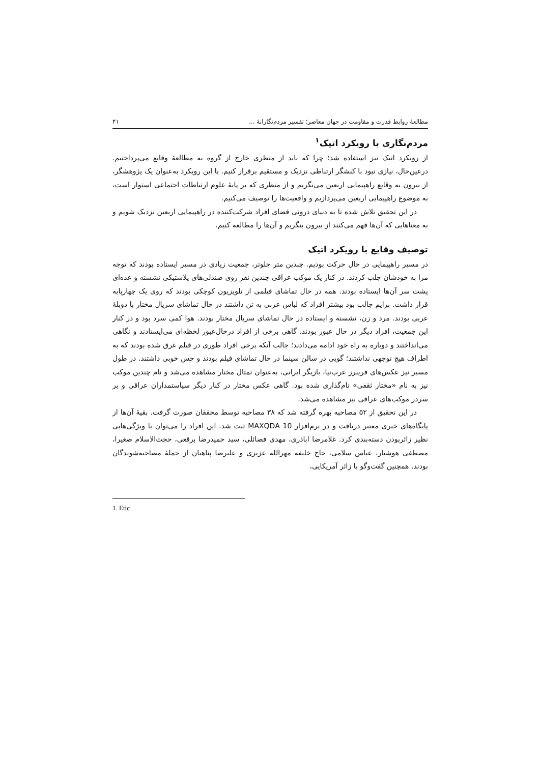مطالعهٔ روابط قدرت و مقاومت در جهان معاصر؛ تفسیر مردم‌نگارانهٔ ... ۴۱
مردم‌نگاری با رویکرد اتیک<sup>۱</sup>
از رویکرد اتیک نیز استفاده شد؛ چرا که باید از منظری خارج از گروه به مطالعهٔ وقایع می‌پرداختیم. درعین‌حال، نیازی نبود با کنشگر ارتباطی نزدیک و مستقیم برقرار کنیم. با این رویکرد به‌عنوان یک پژوهشگر، از بیرون به وقایع راهپیمایی اربعین می‌نگریم و از منظری که بر پایهٔ علوم ارتباطات اجتماعی استوار است، به موضوع راهپیمایی اربعین می‌پردازیم و واقعیت‌ها را توصیف می‌کنیم.
در این تحقیق تلاش شده تا به دنیای درونی فضای افراد شرکت‌کننده در راهپیمایی اربعین نزدیک شویم و به معناهایی که آن‌ها فهم می‌کنند از بیرون بنگریم و آن‌ها را مطالعه کنیم.
توصیف وقایع با رویکرد اتیک
در مسیر راهپیمایی در حال حرکت بودیم. چندین متر جلوتر، جمعیت زیادی در مسیر ایستاده بودند که توجه مرا به خودشان جلب کردند. در کنار یک موکب عراقی چندین نفر روی صندلی‌های پلاستیکی نشسته و عده‌ای پشت سر آن‌ها ایستاده بودند. همه در حال تماشای فیلمی از تلویزیون کوچکی بودند که روی یک چهارپایه قرار داشت. برایم جالب بود بیشتر افراد که لباس عربی به تن داشتند در حال تماشای سریال مختار با دوبلهٔ عربی بودند. مرد و زن، نشسته و ایستاده در حال تماشای سریال مختار بودند. هوا کمی سرد بود و در کنار این جمعیت، افراد دیگر در حال عبور بودند. گاهی برخی از افراد درحال‌عبور لحظه‌ای می‌ایستادند و نگاهی می‌انداختند و دوباره به راه خود ادامه می‌دادند؛ جالب آنکه برخی افراد طوری در فیلم غرق شده بودند که به اطراف هیچ توجهی نداشتند؛ گویی در سالن سینما در حال تماشای فیلم بودند و حس خوبی داشتند. در طول مسیر نیز عکس‌های فریبرز عرب‌نیا، بازیگر ایرانی، به‌عنوان تمثال مختار مشاهده می‌شد و نام چندین موکب نیز به نام «مختار ثقفی» نام‌گذاری شده بود. گاهی عکس مختار در کنار دیگر سیاستمداران عراقی و بر سردر موکب‌های عراقی نیز مشاهده می‌شد.
در این تحقیق از ۵۲ مصاحبه بهره گرفته شد که ۳۸ مصاحبه توسط محققان صورت گرفت. بقیهٔ آن‌ها از پایگاه‌های خبری معتبر دریافت و در نرم‌افزار MAXQDA 10 ثبت شد. این افراد را می‌توان با ویژگی‌هایی نظیر زائربودن دسته‌بندی کرد. غلامرضا اباذری، مهدی فضائلی، سید حمیدرضا برقعی، حجت‌الاسلام صغیرا، مصطفی هوشیار، عباس سلامی، حاج خلیفه مهرالله عزیزی و علیرضا پناهیان از جملهٔ مصاحبه‌شوندگان بودند. همچنین گفت‌وگو با زائر آمریکایی،
1. Etic